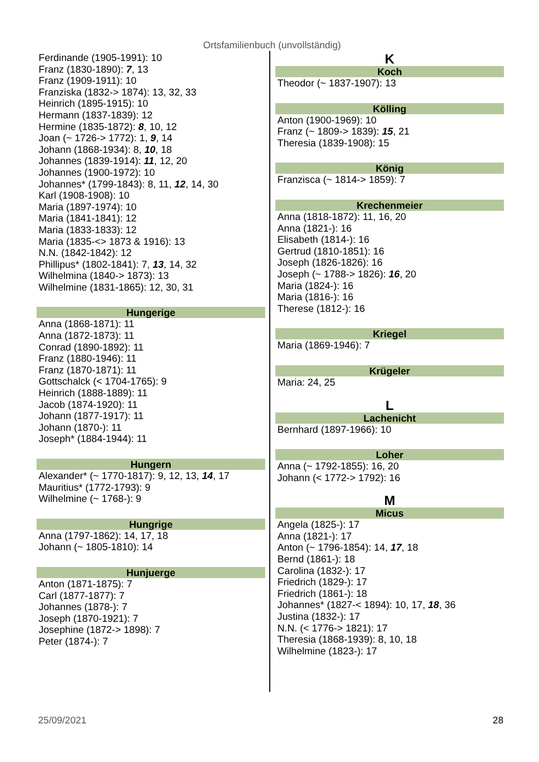Ortsfamilienbuch (unvollständig)
Ferdinande (1905-1991): 10
Franz (1830-1890): 7, 13
Franz (1909-1911): 10
Franziska (1832-> 1874): 13, 32, 33
Heinrich (1895-1915): 10
Hermann (1837-1839): 12
Hermine (1835-1872): 8, 10, 12
Joan (~ 1726-> 1772): 1, 9, 14
Johann (1868-1934): 8, 10, 18
Johannes (1839-1914): 11, 12, 20
Johannes (1900-1972): 10
Johannes* (1799-1843): 8, 11, 12, 14, 30
Karl (1908-1908): 10
Maria (1897-1974): 10
Maria (1841-1841): 12
Maria (1833-1833): 12
Maria (1835-<> 1873 & 1916): 13
N.N. (1842-1842): 12
Phillipus* (1802-1841): 7, 13, 14, 32
Wilhelmina (1840-> 1873): 13
Wilhelmine (1831-1865): 12, 30, 31
Hungerige
Anna (1868-1871): 11
Anna (1872-1873): 11
Conrad (1890-1892): 11
Franz (1880-1946): 11
Franz (1870-1871): 11
Gottschalck (< 1704-1765): 9
Heinrich (1888-1889): 11
Jacob (1874-1920): 11
Johann (1877-1917): 11
Johann (1870-): 11
Joseph* (1884-1944): 11
Hungern
Alexander* (~ 1770-1817): 9, 12, 13, 14, 17
Mauritius* (1772-1793): 9
Wilhelmine (~ 1768-): 9
Hungrige
Anna (1797-1862): 14, 17, 18
Johann (~ 1805-1810): 14
Hunjuerge
Anton (1871-1875): 7
Carl (1877-1877): 7
Johannes (1878-): 7
Joseph (1870-1921): 7
Josephine (1872-> 1898): 7
Peter (1874-): 7
K
Koch
Theodor (~ 1837-1907): 13
Kölling
Anton (1900-1969): 10
Franz (~ 1809-> 1839): 15, 21
Theresia (1839-1908): 15
König
Franzisca (~ 1814-> 1859): 7
Krechenmeier
Anna (1818-1872): 11, 16, 20
Anna (1821-): 16
Elisabeth (1814-): 16
Gertrud (1810-1851): 16
Joseph (1826-1826): 16
Joseph (~ 1788-> 1826): 16, 20
Maria (1824-): 16
Maria (1816-): 16
Therese (1812-): 16
Kriegel
Maria (1869-1946): 7
Krügeler
Maria: 24, 25
L
Lachenicht
Bernhard (1897-1966): 10
Loher
Anna (~ 1792-1855): 16, 20
Johann (< 1772-> 1792): 16
M
Micus
Angela (1825-): 17
Anna (1821-): 17
Anton (~ 1796-1854): 14, 17, 18
Bernd (1861-): 18
Carolina (1832-): 17
Friedrich (1829-): 17
Friedrich (1861-): 18
Johannes* (1827-< 1894): 10, 17, 18, 36
Justina (1832-): 17
N.N. (< 1776-> 1821): 17
Theresia (1868-1939): 8, 10, 18
Wilhelmine (1823-): 17
25/09/2021 28